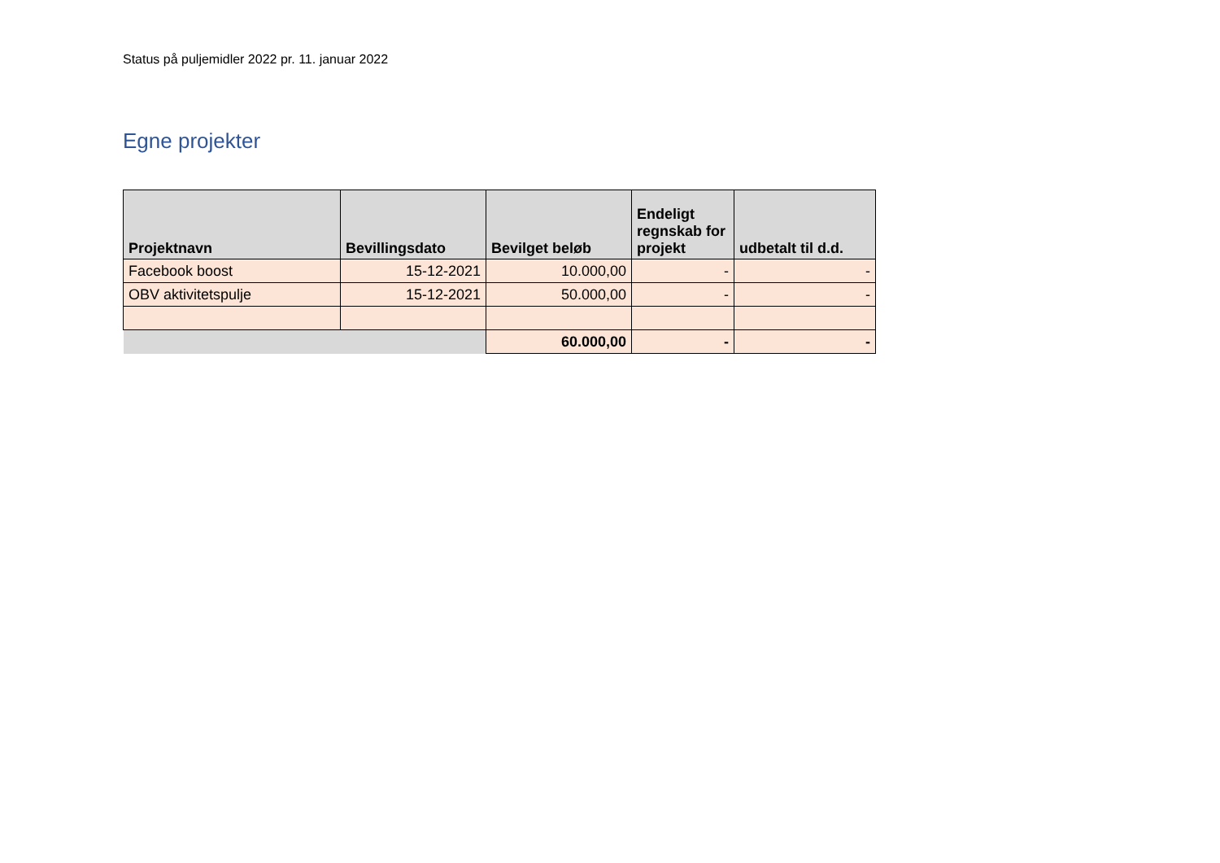Status på puljemidler 2022 pr. 11. januar 2022
Egne projekter
| Projektnavn | Bevillingsdato | Bevilget beløb | Endeligt regnskab for projekt | udbetalt til d.d. |
| --- | --- | --- | --- | --- |
| Facebook boost | 15-12-2021 | 10.000,00 | - | - |
| OBV aktivitetspulje | 15-12-2021 | 50.000,00 | - | - |
| | | 60.000,00 | - | - |